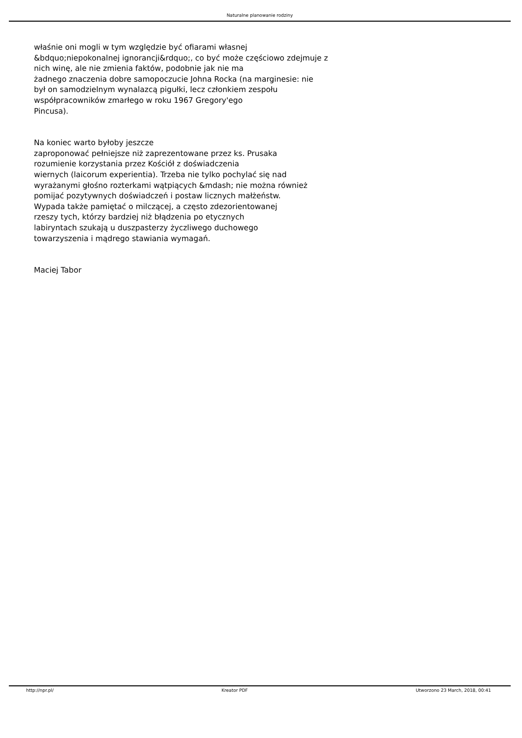Naturalne planowanie rodziny
właśnie oni mogli w tym względzie być ofiarami własnej
&bdquo;niepokonalnej ignorancji&rdquo;, co być może częściowo zdejmuje z
nich winę, ale nie zmienia faktów, podobnie jak nie ma
żadnego znaczenia dobre samopoczucie Johna Rocka (na marginesie: nie
był on samodzielnym wynalazcą pigułki, lecz członkiem zespołu
współpracowników zmarłego w roku 1967 Gregory'ego
Pincusa).
Na koniec warto byłoby jeszcze
zaproponować pełniejsze niż zaprezentowane przez ks. Prusaka
rozumienie korzystania przez Kościół z doświadczenia
wiernych (laicorum experientia). Trzeba nie tylko pochylać się nad
wyrażanymi głośno rozterkami wątpiących &mdash; nie można również
pomijać pozytywnych doświadczeń i postaw licznych małżeństw.
Wypada także pamiętać o milczącej, a często zdezorientowanej
rzeszy tych, którzy bardziej niż błądzenia po etycznych
labiryntach szukają u duszpasterzy życzliwego duchowego
towarzyszenia i mądrego stawiania wymagań.
Maciej Tabor
http://npr.pl/ Kreator PDF Utworzono 23 March, 2018, 00:41